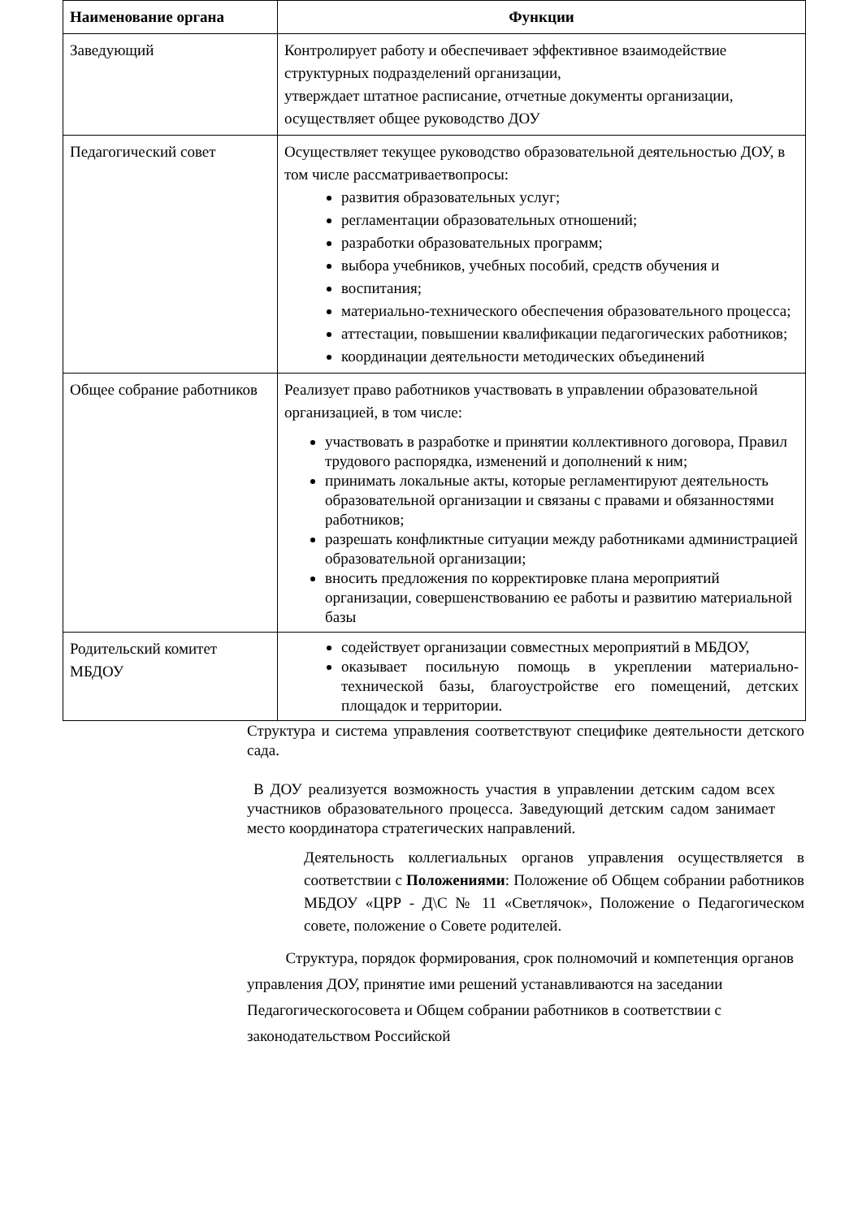| Наименование органа | Функции |
| --- | --- |
| Заведующий | Контролирует работу и обеспечивает эффективное взаимодействие структурных подразделений организации, утверждает штатное расписание, отчетные документы организации, осуществляет общее руководство ДОУ |
| Педагогический совет | Осуществляет текущее руководство образовательной деятельностью ДОУ, в том числе рассматриваетвопросы: развития образовательных услуг; регламентации образовательных отношений; разработки образовательных программ; выбора учебников, учебных пособий, средств обучения и воспитания; материально-технического обеспечения образовательного процесса; аттестации, повышении квалификации педагогических работников; координации деятельности методических объединений |
| Общее собрание работников | Реализует право работников участвовать в управлении образовательной организацией, в том числе: участвовать в разработке и принятии коллективного договора, Правил трудового распорядка, изменений и дополнений к ним; принимать локальные акты, которые регламентируют деятельность образовательной организации и связаны с правами и обязанностями работников; разрешать конфликтные ситуации между работниками администрацией образовательной организации; вносить предложения по корректировке плана мероприятий организации, совершенствованию ее работы и развитию материальной базы |
| Родительский комитет МБДОУ | содействует организации совместных мероприятий в МБДОУ, оказывает посильную помощь в укреплении материально-технической базы, благоустройстве его помещений, детских площадок и территории. |
Структура и система управления соответствуют специфике деятельности детского сада.
В ДОУ реализуется возможность участия в управлении детским садом всех участников образовательного процесса. Заведующий детским садом занимает место координатора стратегических направлений.
Деятельность коллегиальных органов управления осуществляется в соответствии с Положениями: Положение об Общем собрании работников МБДОУ «ЦРР - Д\С № 11 «Светлячок», Положение о Педагогическом совете, положение о Совете родителей.
Структура, порядок формирования, срок полномочий и компетенция органов управления ДОУ, принятие ими решений устанавливаются на заседании Педагогическогосовета и Общем собрании работников в соответствии с законодательством Российской